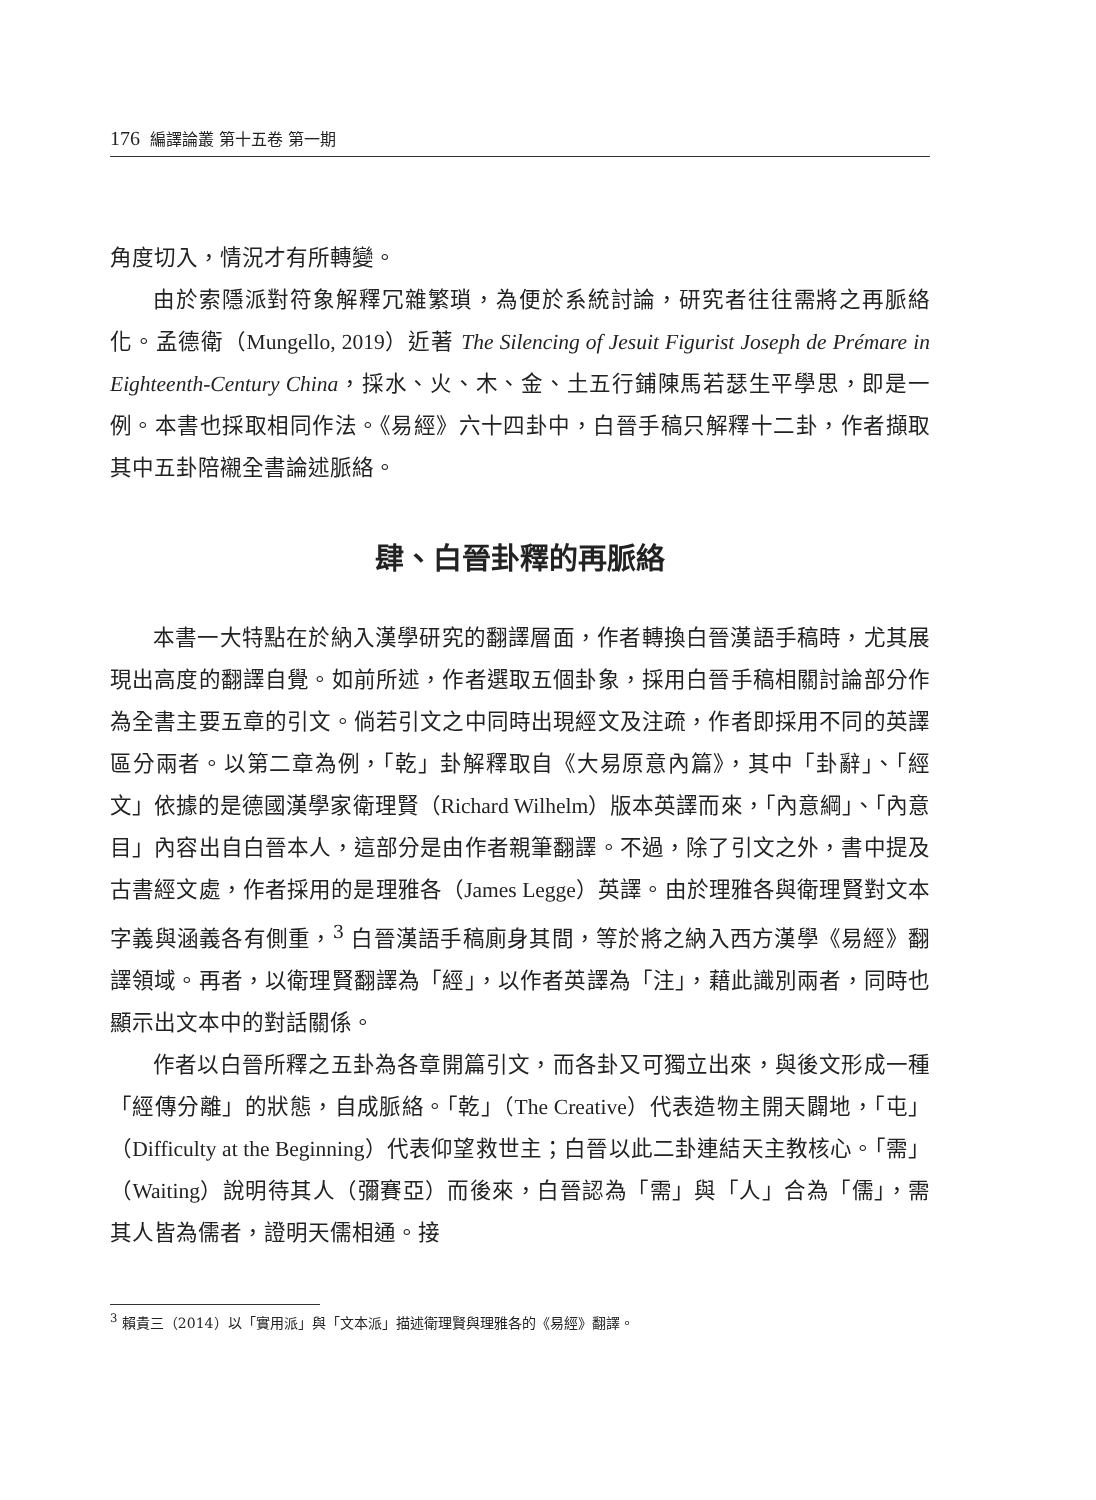176 編譯論叢 第十五卷 第一期
角度切入，情況才有所轉變。
由於索隱派對符象解釋冗雜繁瑣，為便於系統討論，研究者往往需將之再脈絡化。孟德衛（Mungello, 2019）近著 The Silencing of Jesuit Figurist Joseph de Prémare in Eighteenth-Century China，採水、火、木、金、土五行鋪陳馬若瑟生平學思，即是一例。本書也採取相同作法。《易經》六十四卦中，白晉手稿只解釋十二卦，作者擷取其中五卦陪襯全書論述脈絡。
肆、白晉卦釋的再脈絡
本書一大特點在於納入漢學研究的翻譯層面，作者轉換白晉漢語手稿時，尤其展現出高度的翻譯自覺。如前所述，作者選取五個卦象，採用白晉手稿相關討論部分作為全書主要五章的引文。倘若引文之中同時出現經文及注疏，作者即採用不同的英譯區分兩者。以第二章為例，「乾」卦解釋取自《大易原意內篇》，其中「卦辭」、「經文」依據的是德國漢學家衛理賢（Richard Wilhelm）版本英譯而來，「內意綱」、「內意目」內容出自白晉本人，這部分是由作者親筆翻譯。不過，除了引文之外，書中提及古書經文處，作者採用的是理雅各（James Legge）英譯。由於理雅各與衛理賢對文本字義與涵義各有側重，<sup>3</sup> 白晉漢語手稿廁身其間，等於將之納入西方漢學《易經》翻譯領域。再者，以衛理賢翻譯為「經」，以作者英譯為「注」，藉此識別兩者，同時也顯示出文本中的對話關係。
作者以白晉所釋之五卦為各章開篇引文，而各卦又可獨立出來，與後文形成一種「經傳分離」的狀態，自成脈絡。「乾」（The Creative）代表造物主開天闢地，「屯」（Difficulty at the Beginning）代表仰望救世主；白晉以此二卦連結天主教核心。「需」（Waiting）說明待其人（彌賽亞）而後來，白晉認為「需」與「人」合為「儒」，需其人皆為儒者，證明天儒相通。接
<sup>3</sup> 賴貴三（2014）以「實用派」與「文本派」描述衛理賢與理雅各的《易經》翻譯。